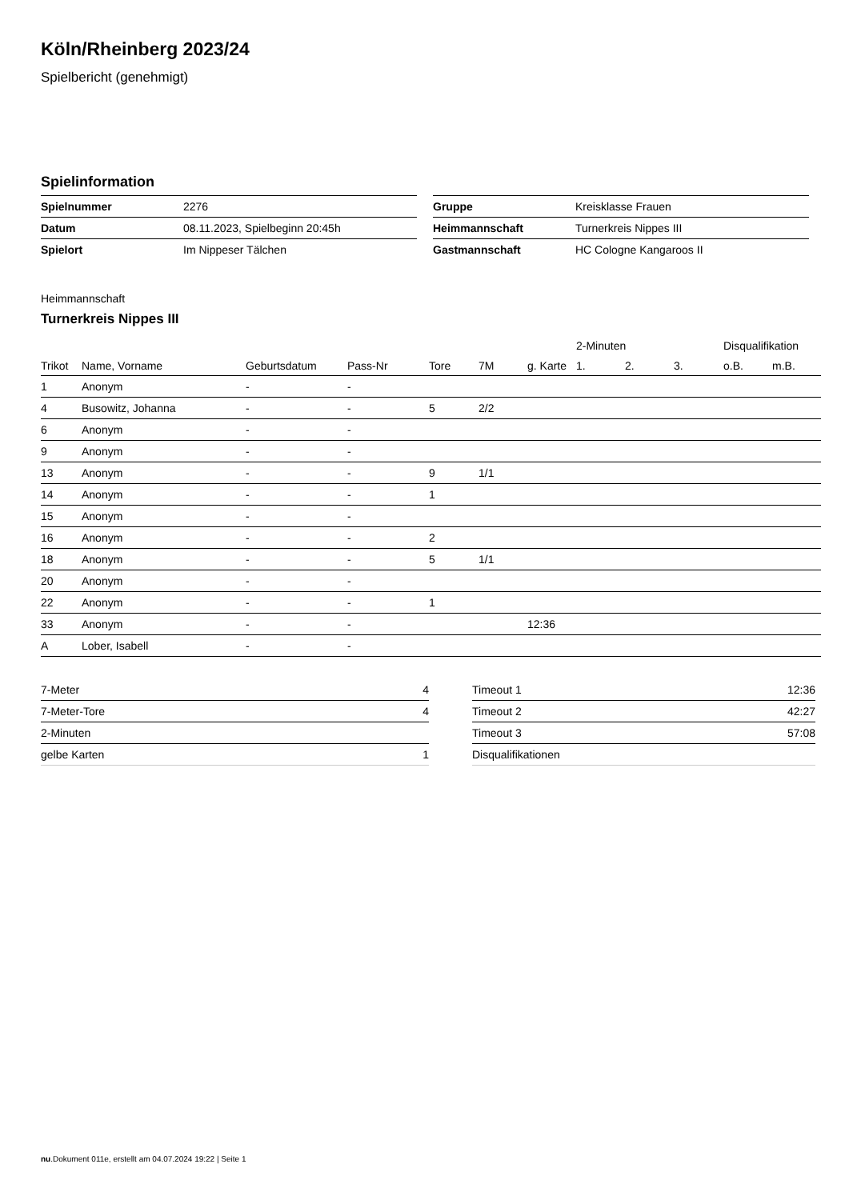Köln/Rheinberg 2023/24
Spielbericht (genehmigt)
Spielinformation
| Spielnummer | 2276 |
| Datum | 08.11.2023, Spielbeginn 20:45h |
| Spielort | Im Nippeser Tälchen |
| Gruppe | Kreisklasse Frauen |
| Heimmannschaft | Turnerkreis Nippes III |
| Gastmannschaft | HC Cologne Kangaroos II |
Heimmannschaft
Turnerkreis Nippes III
| | | | | | | | 2-Minuten | | | Disqualifikation | |
| --- | --- | --- | --- | --- | --- | --- | --- | --- | --- | --- | --- |
| Trikot | Name, Vorname | Geburtsdatum | Pass-Nr | Tore | 7M | g. Karte | 1. | 2. | 3. | o.B. | m.B. |
| 1 | Anonym | - | - | | | | | | | | |
| 4 | Busowitz, Johanna | - | - | 5 | 2/2 | | | | | | |
| 6 | Anonym | - | - | | | | | | | | |
| 9 | Anonym | - | - | | | | | | | | |
| 13 | Anonym | - | - | 9 | 1/1 | | | | | | |
| 14 | Anonym | - | - | 1 | | | | | | | |
| 15 | Anonym | - | - | | | | | | | | |
| 16 | Anonym | - | - | 2 | | | | | | | |
| 18 | Anonym | - | - | 5 | 1/1 | | | | | | |
| 20 | Anonym | - | - | | | | | | | | |
| 22 | Anonym | - | - | 1 | | | | | | | |
| 33 | Anonym | - | - | | | 12:36 | | | | | |
| A | Lober, Isabell | - | - | | | | | | | | |
| 7-Meter | 4 |
| 7-Meter-Tore | 4 |
| 2-Minuten | |
| gelbe Karten | 1 |
| Timeout 1 | 12:36 |
| Timeout 2 | 42:27 |
| Timeout 3 | 57:08 |
| Disqualifikationen | |
nu.Dokument 011e, erstellt am 04.07.2024 19:22 | Seite 1